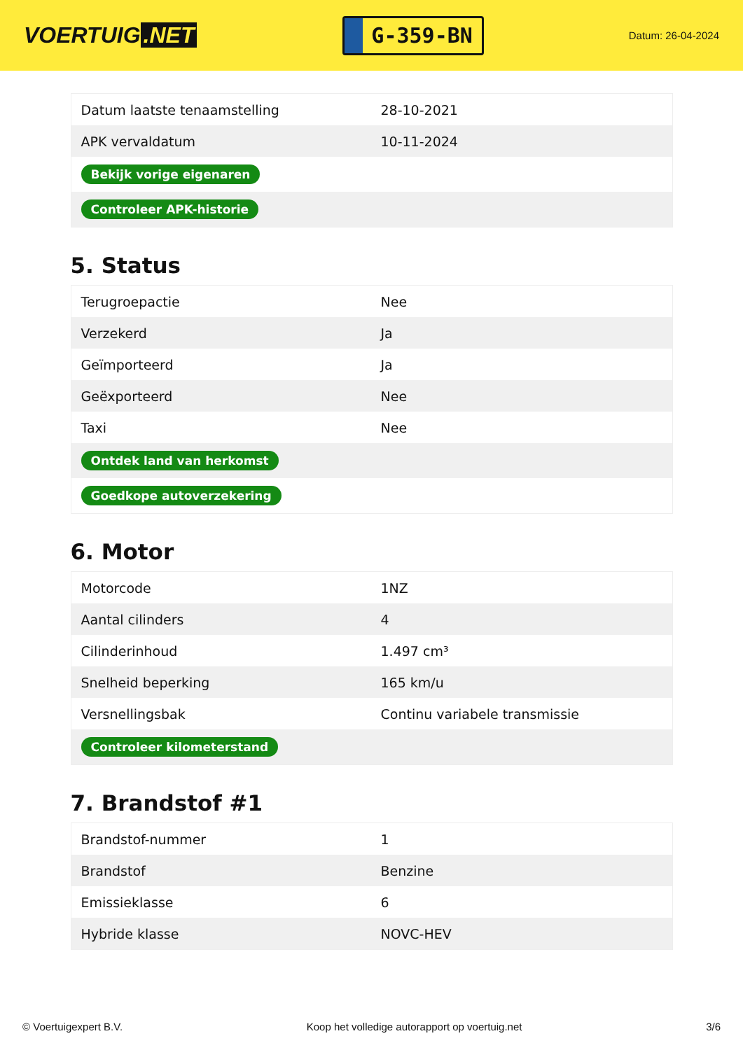VOERTUIG.NET
G-359-BN
Datum: 26-04-2024
| Datum laatste tenaamstelling | 28-10-2021 |
| APK vervaldatum | 10-11-2024 |
| Bekijk vorige eigenaren | |
| Controleer APK-historie | |
5. Status
| Terugroepactie | Nee |
| Verzekerd | Ja |
| Geïmporteerd | Ja |
| Geëxporteerd | Nee |
| Taxi | Nee |
| Ontdek land van herkomst | |
| Goedkope autoverzekering | |
6. Motor
| Motorcode | 1NZ |
| Aantal cilinders | 4 |
| Cilinderinhoud | 1.497 cm³ |
| Snelheid beperking | 165 km/u |
| Versnellingsbak | Continu variabele transmissie |
| Controleer kilometerstand | |
7. Brandstof #1
| Brandstof-nummer | 1 |
| Brandstof | Benzine |
| Emissieklasse | 6 |
| Hybride klasse | NOVC-HEV |
© Voertuigexpert B.V. Koop het volledige autorapport op voertuig.net 3/6